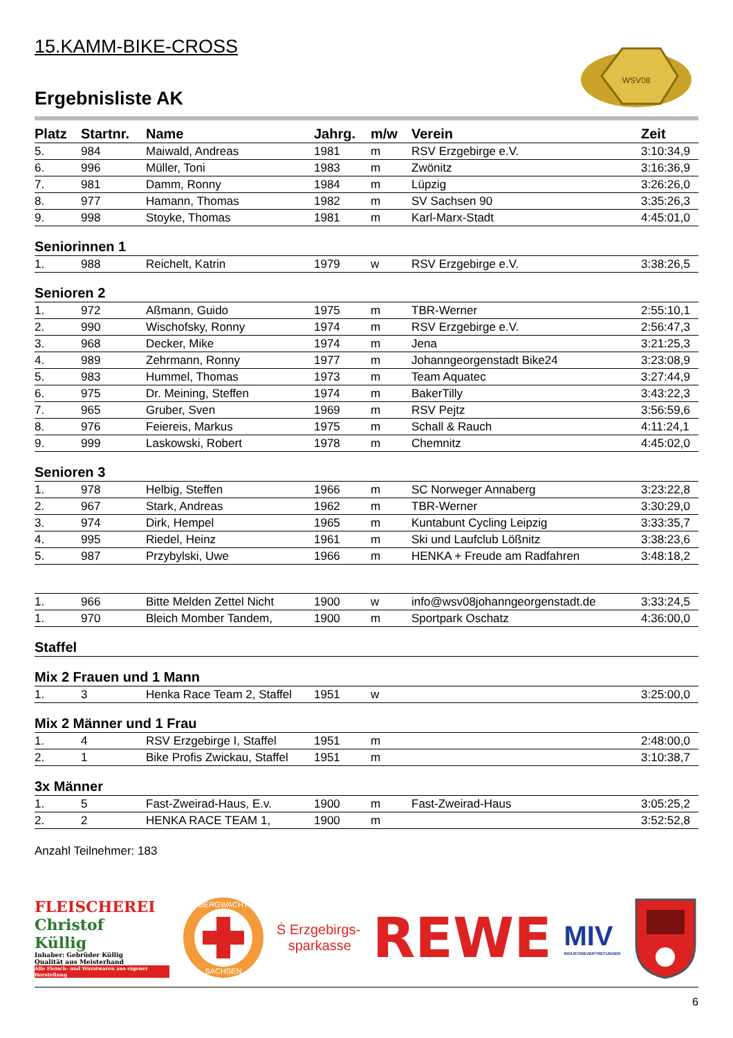WSV08
15.KAMM-BIKE-CROSS
Ergebnisliste AK
| Platz | Startnr. | Name | Jahrg. | m/w | Verein | Zeit |
| --- | --- | --- | --- | --- | --- | --- |
| 5. | 984 | Maiwald, Andreas | 1981 | m | RSV Erzgebirge e.V. | 3:10:34,9 |
| 6. | 996 | Müller, Toni | 1983 | m | Zwönitz | 3:16:36,9 |
| 7. | 981 | Damm, Ronny | 1984 | m | Lüpzig | 3:26:26,0 |
| 8. | 977 | Hamann, Thomas | 1982 | m | SV Sachsen 90 | 3:35:26,3 |
| 9. | 998 | Stoyke, Thomas | 1981 | m | Karl-Marx-Stadt | 4:45:01,0 |
| Seniorinnen 1 | | | | | | |
| 1. | 988 | Reichelt, Katrin | 1979 | w | RSV Erzgebirge e.V. | 3:38:26,5 |
| Senioren 2 | | | | | | |
| 1. | 972 | Aßmann, Guido | 1975 | m | TBR-Werner | 2:55:10,1 |
| 2. | 990 | Wischofsky, Ronny | 1974 | m | RSV Erzgebirge e.V. | 2:56:47,3 |
| 3. | 968 | Decker, Mike | 1974 | m | Jena | 3:21:25,3 |
| 4. | 989 | Zehrmann, Ronny | 1977 | m | Johanngeorgenstadt Bike24 | 3:23:08,9 |
| 5. | 983 | Hummel, Thomas | 1973 | m | Team Aquatec | 3:27:44,9 |
| 6. | 975 | Dr. Meining, Steffen | 1974 | m | BakerTilly | 3:43:22,3 |
| 7. | 965 | Gruber, Sven | 1969 | m | RSV Pejtz | 3:56:59,6 |
| 8. | 976 | Feiereis, Markus | 1975 | m | Schall & Rauch | 4:11:24,1 |
| 9. | 999 | Laskowski, Robert | 1978 | m | Chemnitz | 4:45:02,0 |
| Senioren 3 | | | | | | |
| 1. | 978 | Helbig, Steffen | 1966 | m | SC Norweger Annaberg | 3:23:22,8 |
| 2. | 967 | Stark, Andreas | 1962 | m | TBR-Werner | 3:30:29,0 |
| 3. | 974 | Dirk, Hempel | 1965 | m | Kuntabunt Cycling Leipzig | 3:33:35,7 |
| 4. | 995 | Riedel, Heinz | 1961 | m | Ski und Laufclub Lößnitz | 3:38:23,6 |
| 5. | 987 | Przybylski, Uwe | 1966 | m | HENKA + Freude am Radfahren | 3:48:18,2 |
| 1. | 966 | Bitte Melden Zettel Nicht | 1900 | w | info@wsv08johanngeorgenstadt.de | 3:33:24,5 |
| 1. | 970 | Bleich Momber Tandem, | 1900 | m | Sportpark Oschatz | 4:36:00,0 |
| Staffel | | | | | | |
| Mix 2 Frauen und 1 Mann | | | | | | |
| 1. | 3 | Henka Race Team 2, Staffel | 1951 | w | | 3:25:00,0 |
| Mix 2 Männer und 1 Frau | | | | | | |
| 1. | 4 | RSV Erzgebirge I, Staffel | 1951 | m | | 2:48:00,0 |
| 2. | 1 | Bike Profis Zwickau, Staffel | 1951 | m | | 3:10:38,7 |
| 3x Männer | | | | | | |
| 1. | 5 | Fast-Zweirad-Haus, E.v. | 1900 | m | Fast-Zweirad-Haus | 3:05:25,2 |
| 2. | 2 | HENKA RACE TEAM 1, | 1900 | m | | 3:52:52,8 |
Anzahl Teilnehmer: 183
FLEISCHEREI
Christof
Küllig
Inhaber: Gebrüder Küllig
Qualität aus Meisterhand
Alle Fleisch- und Wurstwaren aus eigener Herstellung
BERGWACHT
SACHSEN
Ṡ Erzgebirgs-
sparkasse
REWE
MIV
INDUSTRIEVERTRETUNGEN
6